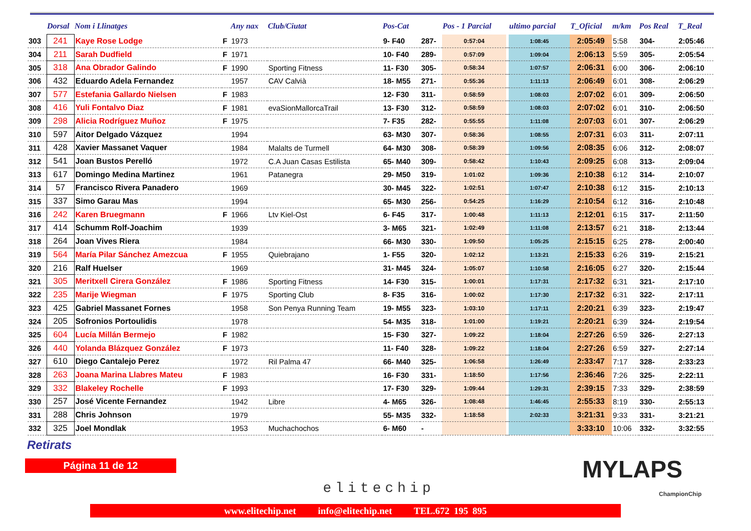| | Dorsal | Nom i Llinatges | | Any nax | Club/Ciutat | Pos-Cat | | Pos - 1 Parcial | | ultimo parcial | T_Oficial | m/km | Pos Real | T_Real |
| --- | --- | --- | --- | --- | --- | --- | --- | --- | --- | --- | --- | --- | --- | --- |
| 303 | 241 | Kaye Rose Lodge | F | 1973 | | 9- F40 | 287- | 0:57:04 | | 1:08:45 | 2:05:49 | 5:58 | 304- | 2:05:46 |
| 304 | 211 | Sarah Dudfield | F | 1971 | | 10- F40 | 289- | 0:57:09 | | 1:09:04 | 2:06:13 | 5:59 | 305- | 2:05:54 |
| 305 | 318 | Ana Obrador Galindo | F | 1990 | Sporting Fitness | 11- F30 | 305- | 0:58:34 | | 1:07:57 | 2:06:31 | 6:00 | 306- | 2:06:10 |
| 306 | 432 | Eduardo Adela Fernandez | | 1957 | CAV Calvià | 18- M55 | 271- | 0:55:36 | | 1:11:13 | 2:06:49 | 6:01 | 308- | 2:06:29 |
| 307 | 577 | Estefania Gallardo Nielsen | F | 1983 | | 12- F30 | 311- | 0:58:59 | | 1:08:03 | 2:07:02 | 6:01 | 309- | 2:06:50 |
| 308 | 416 | Yuli Fontalvo Diaz | F | 1981 | evaSionMallorcaTrail | 13- F30 | 312- | 0:58:59 | | 1:08:03 | 2:07:02 | 6:01 | 310- | 2:06:50 |
| 309 | 298 | Alicia Rodríguez Muñoz | F | 1975 | | 7- F35 | 282- | 0:55:55 | | 1:11:08 | 2:07:03 | 6:01 | 307- | 2:06:29 |
| 310 | 597 | Aitor Delgado Vázquez | | 1994 | | 63- M30 | 307- | 0:58:36 | | 1:08:55 | 2:07:31 | 6:03 | 311- | 2:07:11 |
| 311 | 428 | Xavier Massanet Vaquer | | 1984 | Malalts de Turmell | 64- M30 | 308- | 0:58:39 | | 1:09:56 | 2:08:35 | 6:06 | 312- | 2:08:07 |
| 312 | 541 | Joan Bustos Perelló | | 1972 | C.A Juan Casas Estilista | 65- M40 | 309- | 0:58:42 | | 1:10:43 | 2:09:25 | 6:08 | 313- | 2:09:04 |
| 313 | 617 | Domingo Medina Martinez | | 1961 | Patanegra | 29- M50 | 319- | 1:01:02 | | 1:09:36 | 2:10:38 | 6:12 | 314- | 2:10:07 |
| 314 | 57 | Francisco Rivera Panadero | | 1969 | | 30- M45 | 322- | 1:02:51 | | 1:07:47 | 2:10:38 | 6:12 | 315- | 2:10:13 |
| 315 | 337 | Simo Garau Mas | | 1994 | | 65- M30 | 256- | 0:54:25 | | 1:16:29 | 2:10:54 | 6:12 | 316- | 2:10:48 |
| 316 | 242 | Karen Bruegmann | F | 1966 | Ltv Kiel-Ost | 6- F45 | 317- | 1:00:48 | | 1:11:13 | 2:12:01 | 6:15 | 317- | 2:11:50 |
| 317 | 414 | Schumm Rolf-Joachim | | 1939 | | 3- M65 | 321- | 1:02:49 | | 1:11:08 | 2:13:57 | 6:21 | 318- | 2:13:44 |
| 318 | 264 | Joan Vives Riera | | 1984 | | 66- M30 | 330- | 1:09:50 | | 1:05:25 | 2:15:15 | 6:25 | 278- | 2:00:40 |
| 319 | 564 | María Pilar Sánchez Amezcua | F | 1955 | Quiebrajano | 1- F55 | 320- | 1:02:12 | | 1:13:21 | 2:15:33 | 6:26 | 319- | 2:15:21 |
| 320 | 216 | Ralf Huelser | | 1969 | | 31- M45 | 324- | 1:05:07 | | 1:10:58 | 2:16:05 | 6:27 | 320- | 2:15:44 |
| 321 | 305 | Meritxell Cirera González | F | 1986 | Sporting Fitness | 14- F30 | 315- | 1:00:01 | | 1:17:31 | 2:17:32 | 6:31 | 321- | 2:17:10 |
| 322 | 235 | Marije Wiegman | F | 1975 | Sporting Club | 8- F35 | 316- | 1:00:02 | | 1:17:30 | 2:17:32 | 6:31 | 322- | 2:17:11 |
| 323 | 425 | Gabriel Massanet Fornes | | 1958 | Son Penya Running Team | 19- M55 | 323- | 1:03:10 | | 1:17:11 | 2:20:21 | 6:39 | 323- | 2:19:47 |
| 324 | 205 | Sofronios Portoulidis | | 1978 | | 54- M35 | 318- | 1:01:00 | | 1:19:21 | 2:20:21 | 6:39 | 324- | 2:19:54 |
| 325 | 604 | Lucía Millán Bermejo | F | 1982 | | 15- F30 | 327- | 1:09:22 | | 1:18:04 | 2:27:26 | 6:59 | 326- | 2:27:13 |
| 326 | 440 | Yolanda Blázquez González | F | 1973 | | 11- F40 | 328- | 1:09:22 | | 1:18:04 | 2:27:26 | 6:59 | 327- | 2:27:14 |
| 327 | 610 | Diego Cantalejo Perez | | 1972 | Ril Palma 47 | 66- M40 | 325- | 1:06:58 | | 1:26:49 | 2:33:47 | 7:17 | 328- | 2:33:23 |
| 328 | 263 | Joana Marina Llabres Mateu | F | 1983 | | 16- F30 | 331- | 1:18:50 | | 1:17:56 | 2:36:46 | 7:26 | 325- | 2:22:11 |
| 329 | 332 | Blakeley Rochelle | F | 1993 | | 17- F30 | 329- | 1:09:44 | | 1:29:31 | 2:39:15 | 7:33 | 329- | 2:38:59 |
| 330 | 257 | José Vicente Fernandez | | 1942 | Libre | 4- M65 | 326- | 1:08:48 | | 1:46:45 | 2:55:33 | 8:19 | 330- | 2:55:13 |
| 331 | 288 | Chris Johnson | | 1979 | | 55- M35 | 332- | 1:18:58 | | 2:02:33 | 3:21:31 | 9:33 | 331- | 3:21:21 |
| 332 | 325 | Joel Mondlak | | 1953 | Muchachochos | 6- M60 | - | | | | 3:33:10 | 10:06 | 332- | 3:32:55 |
Retirats
Página 11 de 12
elitechip
MYLAPS
ChampionChip
www.elitechip.net info@elitechip.net TEL.672 195 895